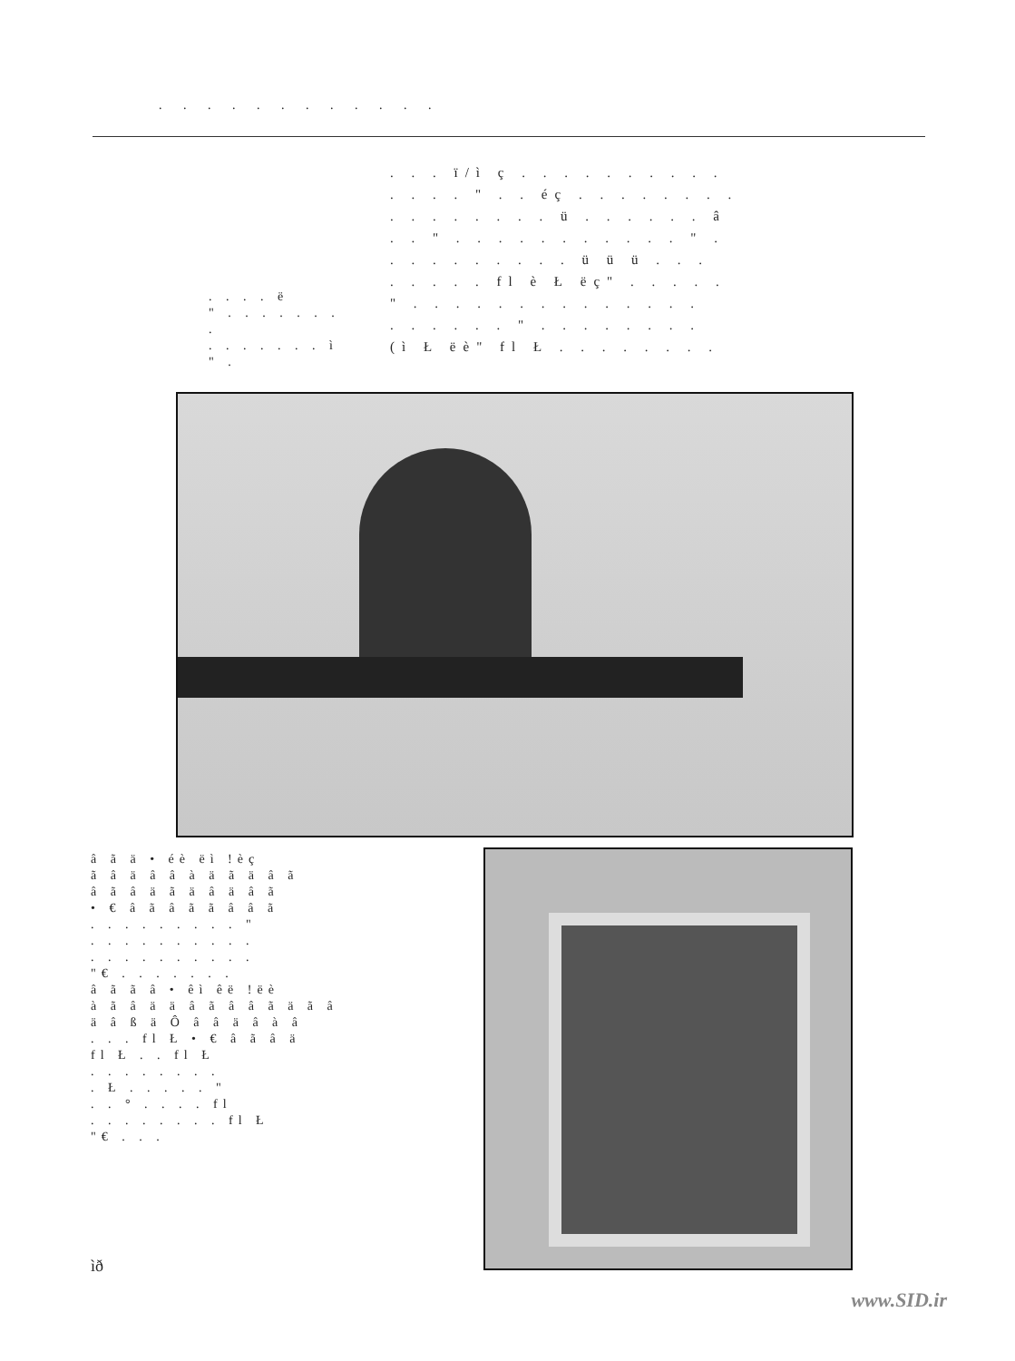. . . . . . . . . . . .
. . . ï/ì ç . . . . . . . . . .
. . . . " . . éç . . . . . . . .
. . . . . . . . ü . . . . . . â
. . " . . . . . . . . . . . " .
. . . . . . . . . ü ü ü . . .
. . . . . fl è Ł ëç" . . . . .
" . . . . . . . . . . . . . .
. . . . . . " . . . . . . . .
(ì Ł ëè" fl Ł . . . . . . . .
. . . . ë
" . . . . . . . .
. . . . . . . ì
" .
â ã ä • éè ëì !èç
ã â ä â â à ä ã ä â ã
â ã â ä ã ä â ä â ã
• € â ã â ã ã â â ã
. . . . . . . . . "
. . . . . . . . . .
. . . . . . . . . .
"€ . . . . . . .
â ã ã â • êì êë !ëè
à ã â ä ä â ã â â ã ä ã â
ä â ß ä Ô â â ä â à â
. . . fl Ł • € â ã â ä
fl Ł . . fl Ł
. . . . . . . .
. Ł . . . . . "
. . ° . . . . fl
. . . . . . . . fl Ł
"€ . . .
ìð
www.SID.ir